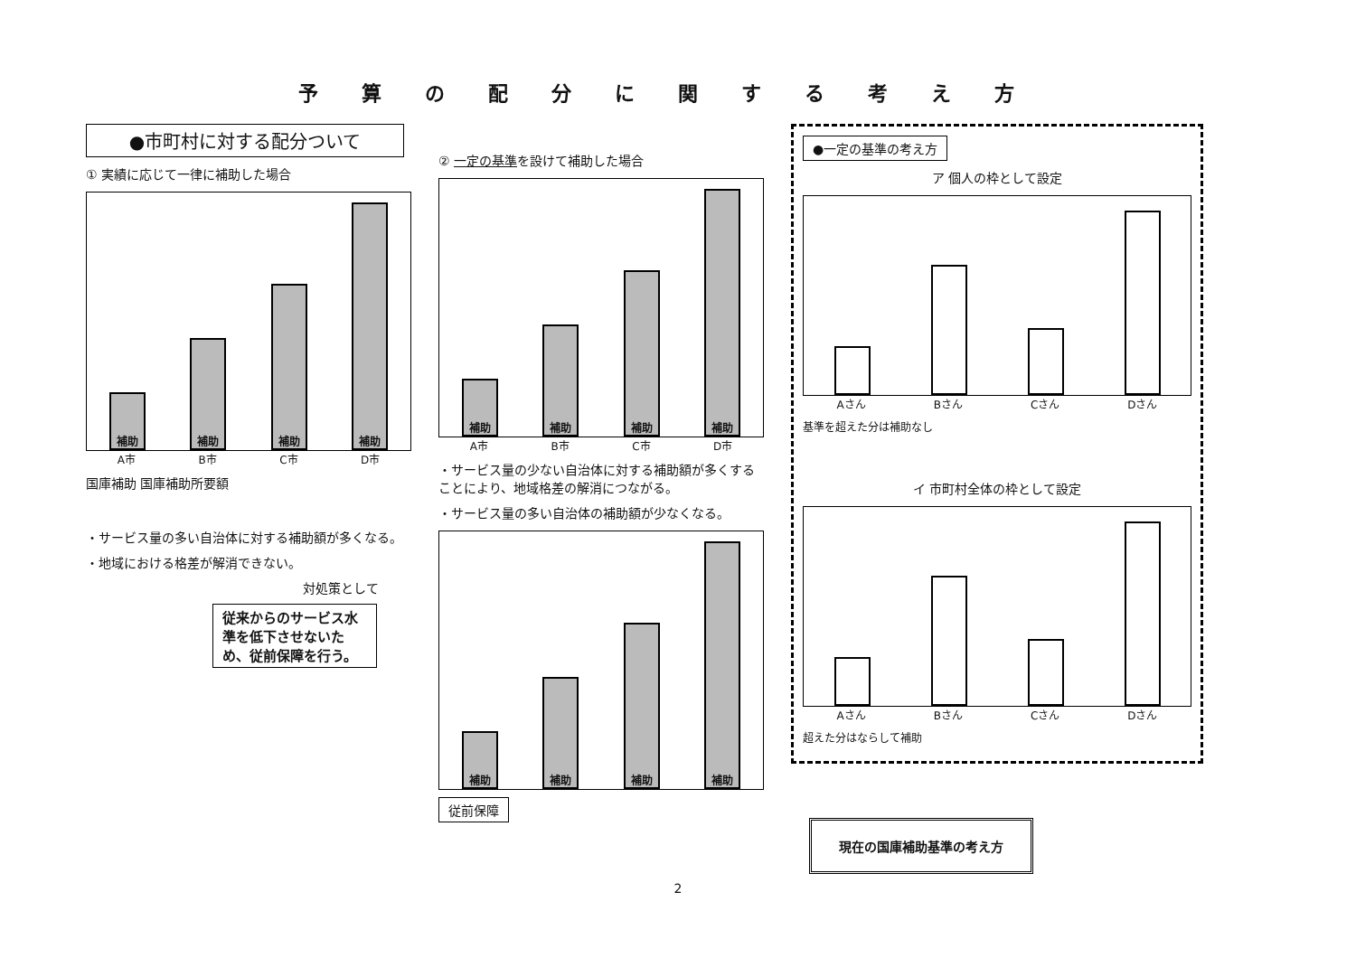予算の配分に関する考え方
●市町村に対する配分ついて
① 実績に応じて一律に補助した場合
補助
補助
補助
補助
A市 B市 C市 D市
国庫補助 国庫補助所要額
・サービス量の多い自治体に対する補助額が多くなる。
・地域における格差が解消できない。
対処策として
従来からのサービス水準を低下させないため、従前保障を行う。
② 一定の基準を設けて補助した場合
補助
補助
補助
補助
A市 B市 C市 D市
・サービス量の少ない自治体に対する補助額が多くすることにより、地域格差の解消につながる。
・サービス量の多い自治体の補助額が少なくなる。
補助
補助
補助
補助
従前保障
●一定の基準の考え方
ア 個人の枠として設定
Aさん Bさん Cさん Dさん
基準を超えた分は補助なし
イ 市町村全体の枠として設定
Aさん Bさん Cさん Dさん
超えた分はならして補助
現在の国庫補助基準の考え方
2